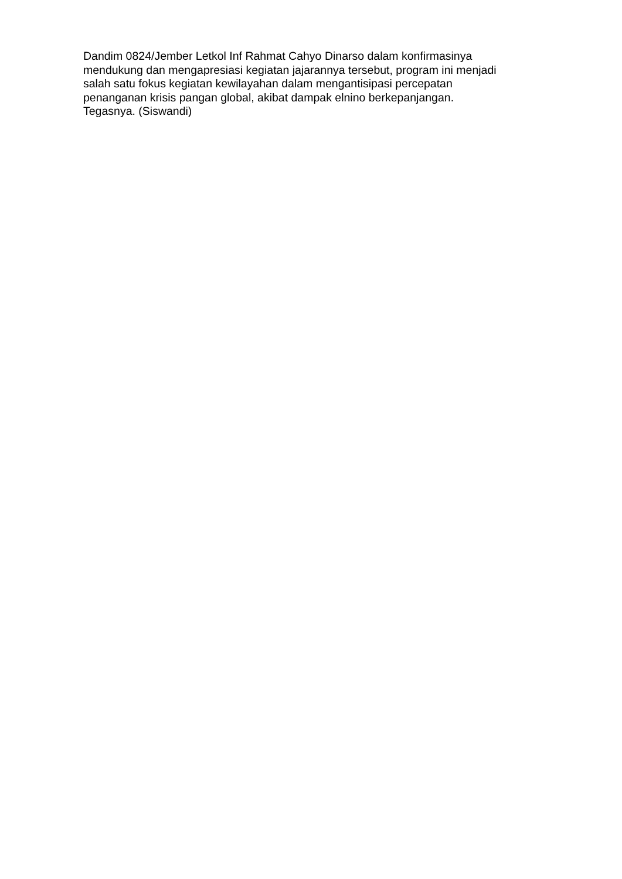Dandim 0824/Jember Letkol Inf Rahmat Cahyo Dinarso dalam konfirmasinya
mendukung dan mengapresiasi kegiatan jajarannya tersebut, program ini menjadi
salah satu fokus kegiatan kewilayahan dalam mengantisipasi percepatan
penanganan krisis pangan global, akibat dampak elnino berkepanjangan.
Tegasnya. (Siswandi)